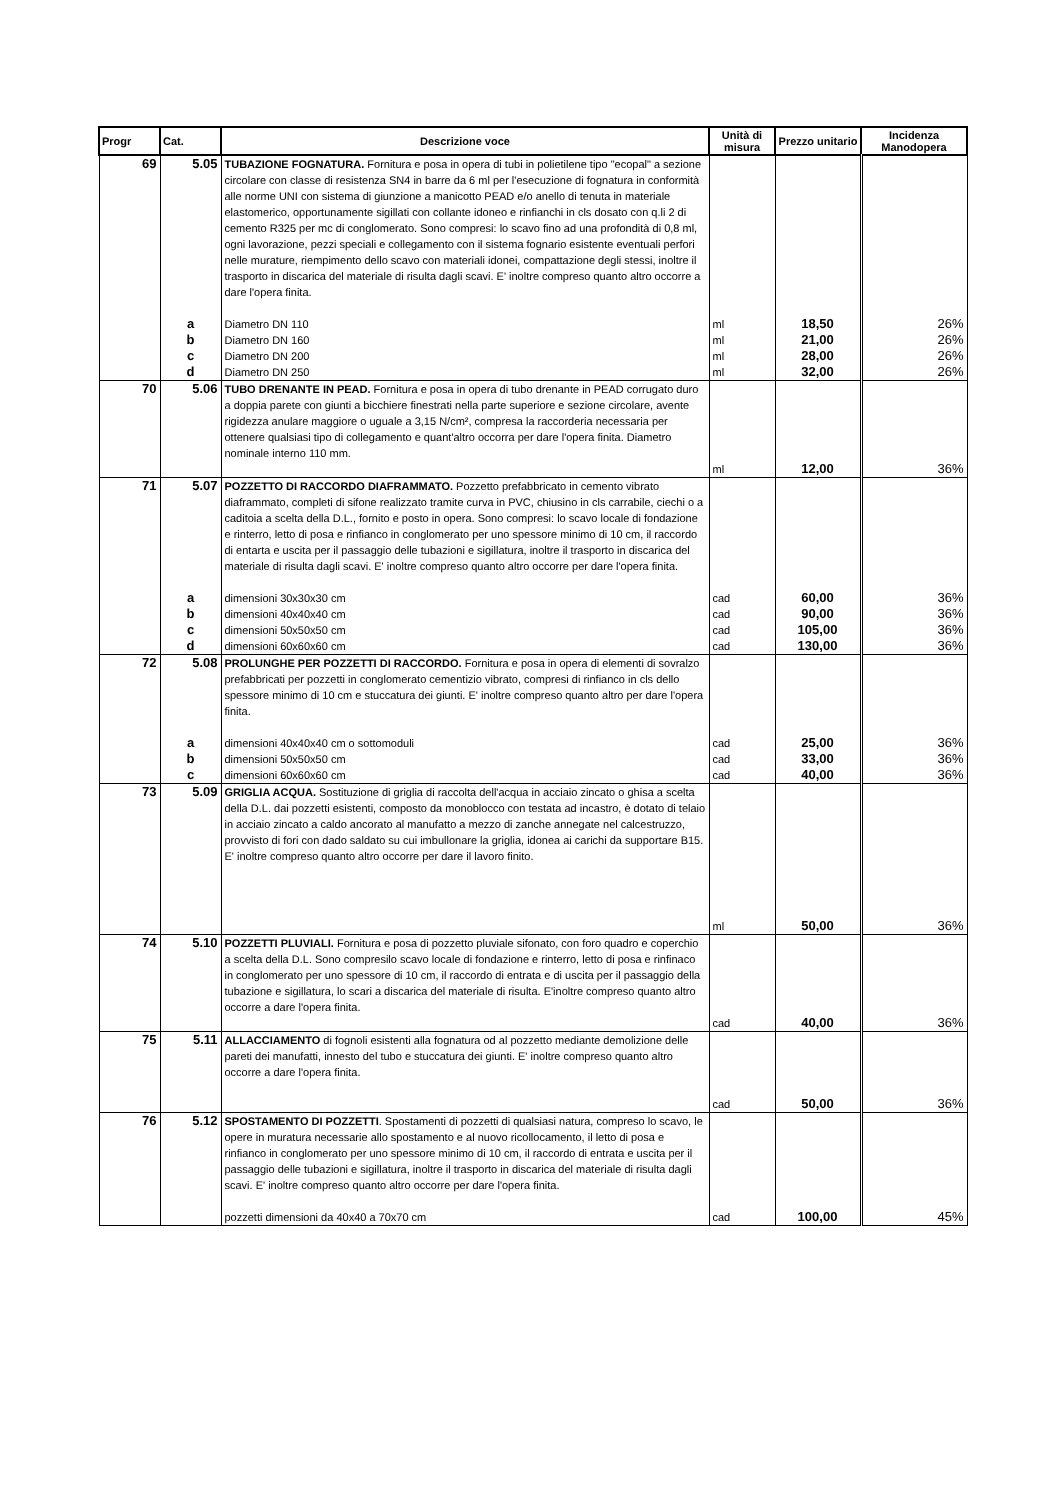| Progr | Cat. | Descrizione voce | Unità di misura | Prezzo unitario | Incidenza Manodopera |
| --- | --- | --- | --- | --- | --- |
| 69 | 5.05 | TUBAZIONE FOGNATURA. Fornitura e posa in opera di tubi in polietilene tipo "ecopal" a sezione circolare con classe di resistenza SN4 in barre da 6 ml per l'esecuzione di fognatura in conformità alle norme UNI con sistema di giunzione a manicotto PEAD e/o anello di tenuta in materiale elastomerico, opportunamente sigillati con collante idoneo e rinfianchi in cls dosato con q.li 2 di cemento R325 per mc di conglomerato. Sono compresi: lo scavo fino ad una profondità di 0,8 ml, ogni lavorazione, pezzi speciali e collegamento con il sistema fognario esistente eventuali perfori nelle murature, riempimento dello scavo con materiali idonei, compattazione degli stessi, inoltre il trasporto in discarica del materiale di risulta dagli scavi. E' inoltre compreso quanto altro occorre a dare l'opera finita. | | | |
| | a | Diametro DN 110 | ml | 18,50 | 26% |
| | b | Diametro DN 160 | ml | 21,00 | 26% |
| | c | Diametro DN 200 | ml | 28,00 | 26% |
| | d | Diametro DN 250 | ml | 32,00 | 26% |
| 70 | 5.06 | TUBO DRENANTE IN PEAD. Fornitura e posa in opera di tubo drenante in PEAD corrugato duro a doppia parete con giunti a bicchiere finestrati nella parte superiore e sezione circolare, avente rigidezza anulare maggiore o uguale a 3,15 N/cm², compresa la raccorderia necessaria per ottenere qualsiasi tipo di collegamento e quant'altro occorra per dare l'opera finita. Diametro nominale interno 110 mm. | ml | 12,00 | 36% |
| 71 | 5.07 | POZZETTO DI RACCORDO DIAFRAMMATO. Pozzetto prefabbricato in cemento vibrato diaframmato, completi di sifone realizzato tramite curva in PVC, chiusino in cls carrabile, ciechi o a caditoia a scelta della D.L., fornito e posto in opera. Sono compresi: lo scavo locale di fondazione e rinterro, letto di posa e rinfianco in conglomerato per uno spessore minimo di 10 cm, il raccordo di entarta e uscita per il passaggio delle tubazioni e sigillatura, inoltre il trasporto in discarica del materiale di risulta dagli scavi. E' inoltre compreso quanto altro occorre per dare l'opera finita. | | | |
| | a | dimensioni 30x30x30 cm | cad | 60,00 | 36% |
| | b | dimensioni 40x40x40 cm | cad | 90,00 | 36% |
| | c | dimensioni 50x50x50 cm | cad | 105,00 | 36% |
| | d | dimensioni 60x60x60 cm | cad | 130,00 | 36% |
| 72 | 5.08 | PROLUNGHE PER POZZETTI DI RACCORDO. Fornitura e posa in opera di elementi di sovralzo prefabbricati per pozzetti in conglomerato cementizio vibrato, compresi di rinfianco in cls dello spessore minimo di 10 cm e stuccatura dei giunti. E' inoltre compreso quanto altro per dare l'opera finita. | | | |
| | a | dimensioni 40x40x40 cm o sottomoduli | cad | 25,00 | 36% |
| | b | dimensioni 50x50x50 cm | cad | 33,00 | 36% |
| | c | dimensioni 60x60x60 cm | cad | 40,00 | 36% |
| 73 | 5.09 | GRIGLIA ACQUA. Sostituzione di griglia di raccolta dell'acqua in acciaio zincato o ghisa a scelta della D.L. dai pozzetti esistenti, composto da monoblocco con testata ad incastro, è dotato di telaio in acciaio zincato a caldo ancorato al manufatto a mezzo di zanche annegate nel calcestruzzo, provvisto di fori con dado saldato su cui imbullonare la griglia, idonea ai carichi da supportare B15. E' inoltre compreso quanto altro occorre per dare il lavoro finito. | ml | 50,00 | 36% |
| 74 | 5.10 | POZZETTI PLUVIALI. Fornitura e posa di pozzetto pluviale sifonato, con foro quadro e coperchio a scelta della D.L. Sono compresilo scavo locale di fondazione e rinterro, letto di posa e rinfinaco in conglomerato per uno spessore di 10 cm, il raccordo di entrata e di uscita per il passaggio della tubazione e sigillatura, lo scari a discarica del materiale di risulta. E'inoltre compreso quanto altro occorre a dare l'opera finita. | cad | 40,00 | 36% |
| 75 | 5.11 | ALLACCIAMENTO di fognoli esistenti alla fognatura od al pozzetto mediante demolizione delle pareti dei manufatti, innesto del tubo e stuccatura dei giunti. E' inoltre compreso quanto altro occorre a dare l'opera finita. | cad | 50,00 | 36% |
| 76 | 5.12 | SPOSTAMENTO DI POZZETTI . Spostamenti di pozzetti di qualsiasi natura, compreso lo scavo, le opere in muratura necessarie allo spostamento e al nuovo ricollocamento, il letto di posa e rinfianco in conglomerato per uno spessore minimo di 10 cm, il raccordo di entrata e uscita per il passaggio delle tubazioni e sigillatura, inoltre il trasporto in discarica del materiale di risulta dagli scavi. E' inoltre compreso quanto altro occorre per dare l'opera finita. | | | |
| | | pozzetti dimensioni da 40x40 a 70x70 cm | cad | 100,00 | 45% |